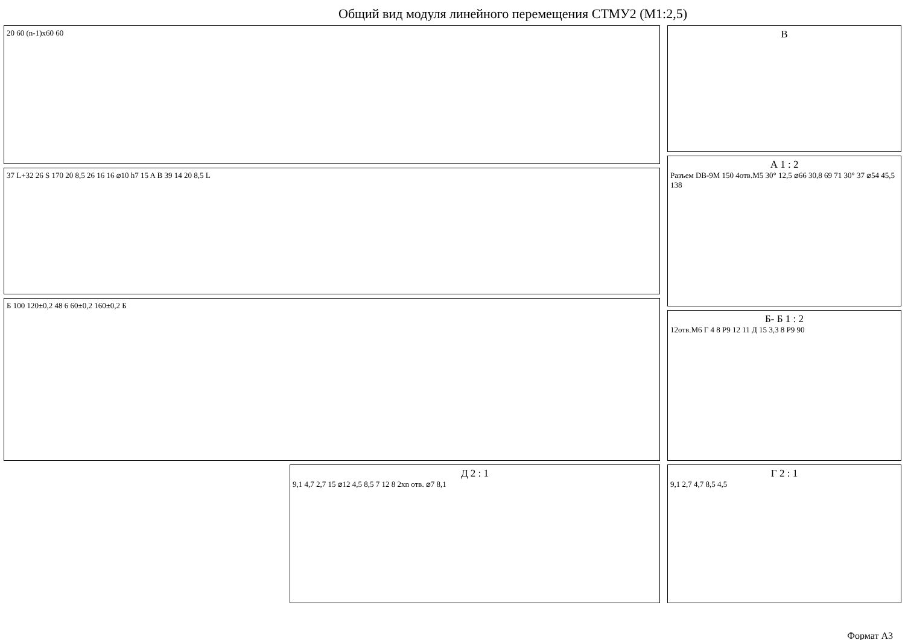Общий вид модуля линейного перемещения СТМУ2 (М1:2,5)
20 60 (n-1)x60 60
37 L+32 26 S 170 20 8,5 26 16 16 ⌀10 h7 15 A B 39 14 20 8,5 L
Б 100 120±0,2 48 6 60±0,2 160±0,2 Б
Д 2 : 1
9,1 4,7 2,7 15 ⌀12 4,5 8,5 7 12 8 2хn отв. ⌀7 8,1
В
А 1 : 2
Разъем DB-9M 150 4отв.M5 30° 12,5 ⌀66 30,8 69 71 30° 37 ⌀54 45,5 138
Б- Б 1 : 2
12отв.М6 Г 4 8 Р9 12 11 Д 15 3,3 8 Р9 90
Г 2 : 1
9,1 2,7 4,7 8,5 4,5
Формат А3